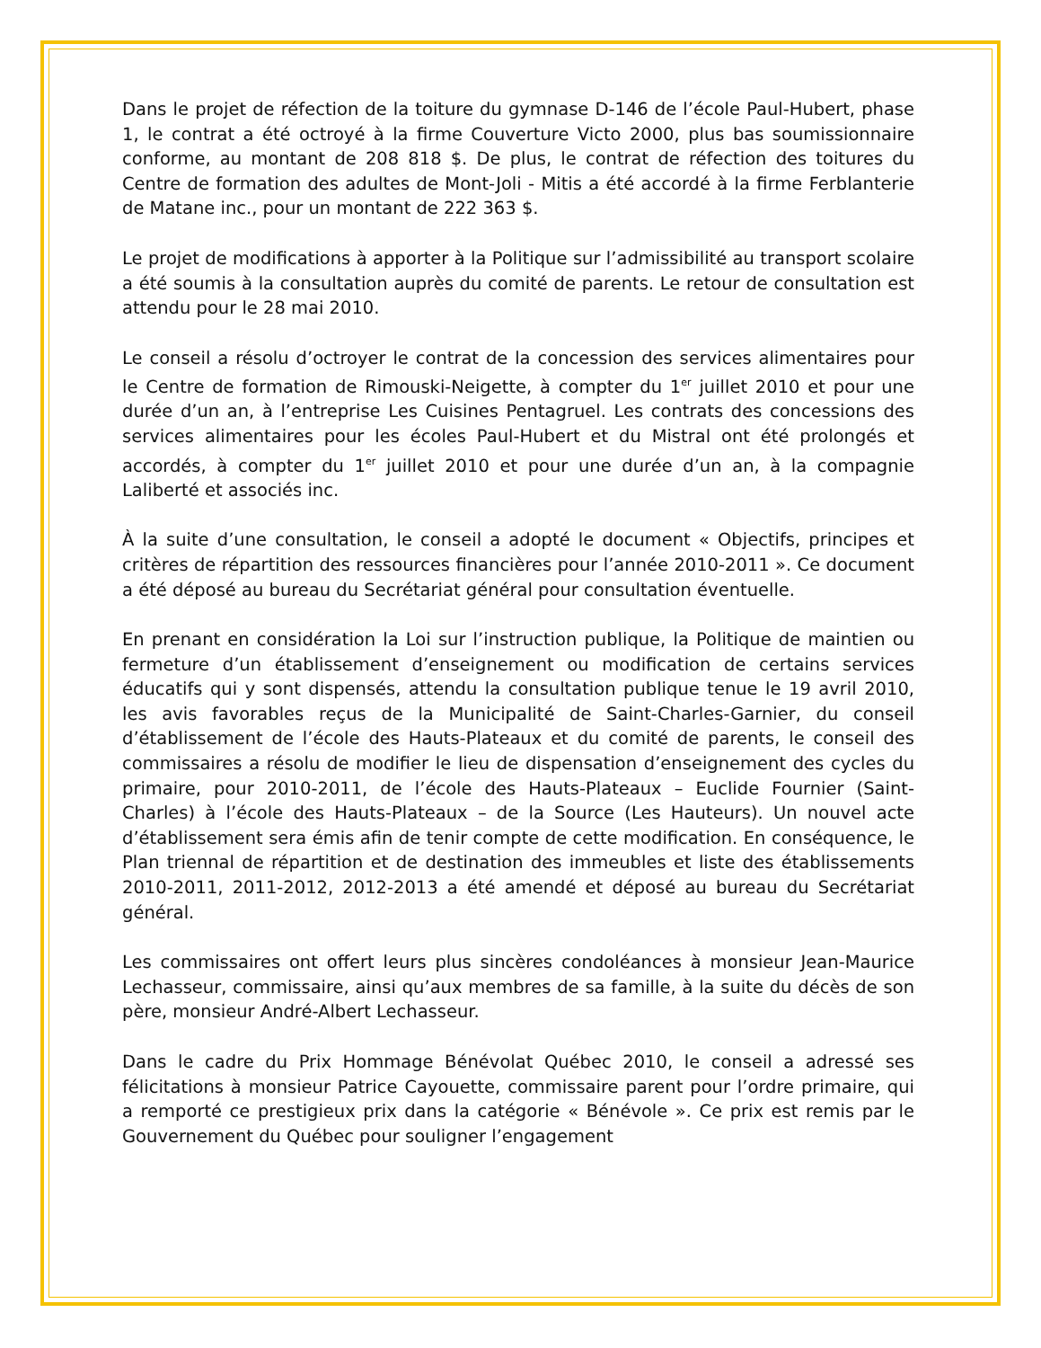Dans le projet de réfection de la toiture du gymnase D-146 de l’école Paul-Hubert, phase 1, le contrat a été octroyé à la firme Couverture Victo 2000, plus bas soumissionnaire conforme, au montant de 208 818 $. De plus, le contrat de réfection des toitures du Centre de formation des adultes de Mont-Joli - Mitis a été accordé à la firme Ferblanterie de Matane inc., pour un montant de 222 363 $.
Le projet de modifications à apporter à la Politique sur l’admissibilité au transport scolaire a été soumis à la consultation auprès du comité de parents. Le retour de consultation est attendu pour le 28 mai 2010.
Le conseil a résolu d’octroyer le contrat de la concession des services alimentaires pour le Centre de formation de Rimouski-Neigette, à compter du 1<sup>er</sup> juillet 2010 et pour une durée d’un an, à l’entreprise Les Cuisines Pentagruel. Les contrats des concessions des services alimentaires pour les écoles Paul-Hubert et du Mistral ont été prolongés et accordés, à compter du 1<sup>er</sup> juillet 2010 et pour une durée d’un an, à la compagnie Laliberté et associés inc.
À la suite d’une consultation, le conseil a adopté le document « Objectifs, principes et critères de répartition des ressources financières pour l’année 2010-2011 ». Ce document a été déposé au bureau du Secrétariat général pour consultation éventuelle.
En prenant en considération la Loi sur l’instruction publique, la Politique de maintien ou fermeture d’un établissement d’enseignement ou modification de certains services éducatifs qui y sont dispensés, attendu la consultation publique tenue le 19 avril 2010, les avis favorables reçus de la Municipalité de Saint-Charles-Garnier, du conseil d’établissement de l’école des Hauts-Plateaux et du comité de parents, le conseil des commissaires a résolu de modifier le lieu de dispensation d’enseignement des cycles du primaire, pour 2010-2011, de l’école des Hauts-Plateaux – Euclide Fournier (Saint-Charles) à l’école des Hauts-Plateaux – de la Source (Les Hauteurs). Un nouvel acte d’établissement sera émis afin de tenir compte de cette modification. En conséquence, le Plan triennal de répartition et de destination des immeubles et liste des établissements 2010-2011, 2011-2012, 2012-2013 a été amendé et déposé au bureau du Secrétariat général.
Les commissaires ont offert leurs plus sincères condoléances à monsieur Jean-Maurice Lechasseur, commissaire, ainsi qu’aux membres de sa famille, à la suite du décès de son père, monsieur André-Albert Lechasseur.
Dans le cadre du Prix Hommage Bénévolat Québec 2010, le conseil a adressé ses félicitations à monsieur Patrice Cayouette, commissaire parent pour l’ordre primaire, qui a remporté ce prestigieux prix dans la catégorie « Bénévole ». Ce prix est remis par le Gouvernement du Québec pour souligner l’engagement